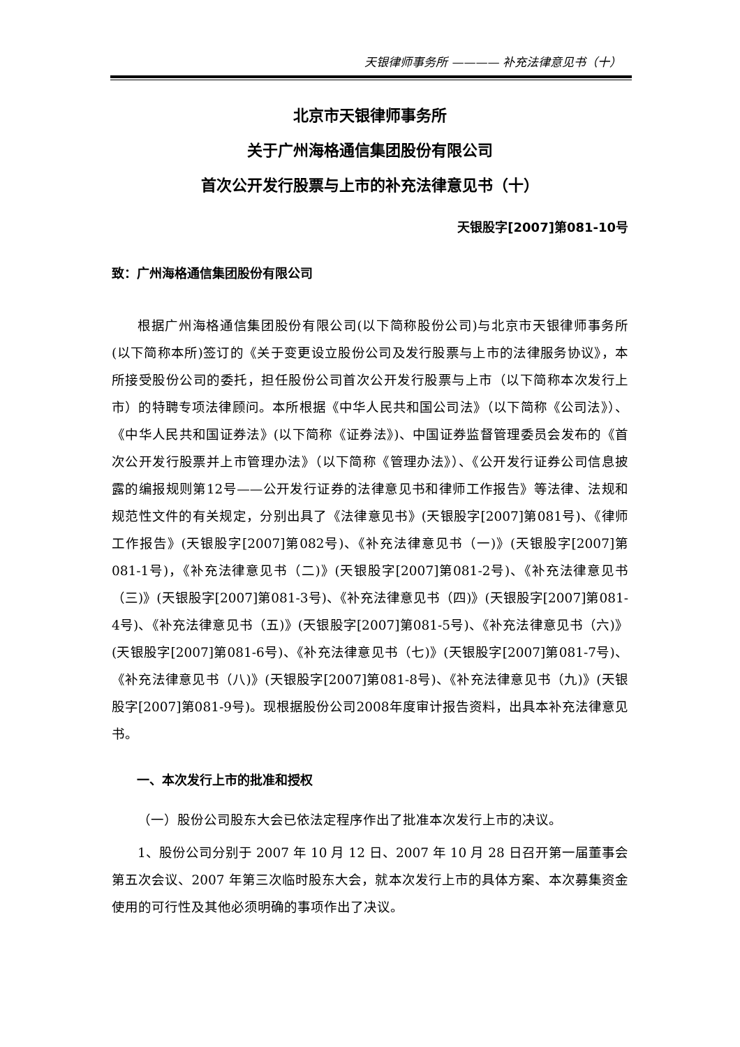天银律师事务所 ———— 补充法律意见书（十）
北京市天银律师事务所
关于广州海格通信集团股份有限公司
首次公开发行股票与上市的补充法律意见书（十）
天银股字[2007]第081-10号
致：广州海格通信集团股份有限公司
根据广州海格通信集团股份有限公司(以下简称股份公司)与北京市天银律师事务所(以下简称本所)签订的《关于变更设立股份公司及发行股票与上市的法律服务协议》，本所接受股份公司的委托，担任股份公司首次公开发行股票与上市（以下简称本次发行上市）的特聘专项法律顾问。本所根据《中华人民共和国公司法》（以下简称《公司法》）、《中华人民共和国证券法》(以下简称《证券法》)、中国证券监督管理委员会发布的《首次公开发行股票并上市管理办法》（以下简称《管理办法》）、《公开发行证券公司信息披露的编报规则第12号——公开发行证券的法律意见书和律师工作报告》等法律、法规和规范性文件的有关规定，分别出具了《法律意见书》(天银股字[2007]第081号)、《律师工作报告》(天银股字[2007]第082号)、《补充法律意见书（一)》(天银股字[2007]第081-1号)，《补充法律意见书（二)》(天银股字[2007]第081-2号)、《补充法律意见书（三)》(天银股字[2007]第081-3号)、《补充法律意见书（四)》(天银股字[2007]第081-4号)、《补充法律意见书（五)》(天银股字[2007]第081-5号)、《补充法律意见书（六)》(天银股字[2007]第081-6号)、《补充法律意见书（七)》(天银股字[2007]第081-7号)、《补充法律意见书（八)》(天银股字[2007]第081-8号)、《补充法律意见书（九)》(天银股字[2007]第081-9号)。现根据股份公司2008年度审计报告资料，出具本补充法律意见书。
一、本次发行上市的批准和授权
（一）股份公司股东大会已依法定程序作出了批准本次发行上市的决议。
1、股份公司分别于 2007 年 10 月 12 日、2007 年 10 月 28 日召开第一届董事会第五次会议、2007 年第三次临时股东大会，就本次发行上市的具体方案、本次募集资金使用的可行性及其他必须明确的事项作出了决议。